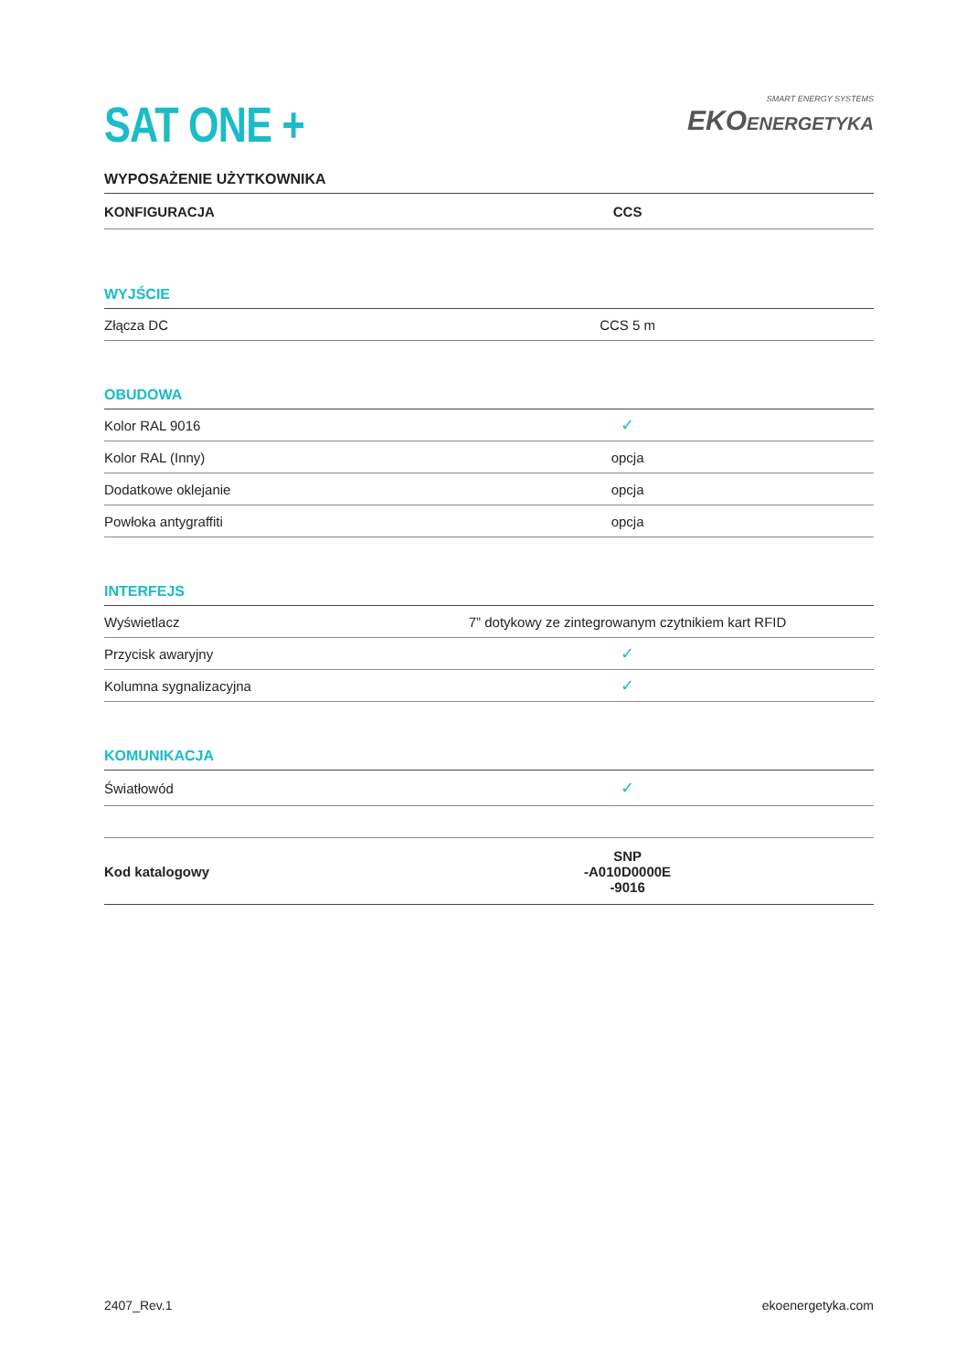SAT ONE +
SMART ENERGY SYSTEMS
EKO ENERGETYKA
WYPOSAŻENIE UŻYTKOWNIKA
| KONFIGURACJA | CCS |
| --- | --- |
| WYJŚCIE | |
| Złącza DC | CCS 5 m |
| OBUDOWA | |
| Kolor RAL 9016 | ✓ |
| Kolor RAL (Inny) | opcja |
| Dodatkowe oklejanie | opcja |
| Powłoka antygraffiti | opcja |
| INTERFEJS | |
| Wyświetlacz | 7” dotykowy ze zintegrowanym czytnikiem kart RFID |
| Przycisk awaryjny | ✓ |
| Kolumna sygnalizacyjna | ✓ |
| KOMUNIKACJA | |
| Światłowód | ✓ |
| Kod katalogowy | SNP -A010D0000E -9016 |
2407_Rev.1 ekoenergetyka.com